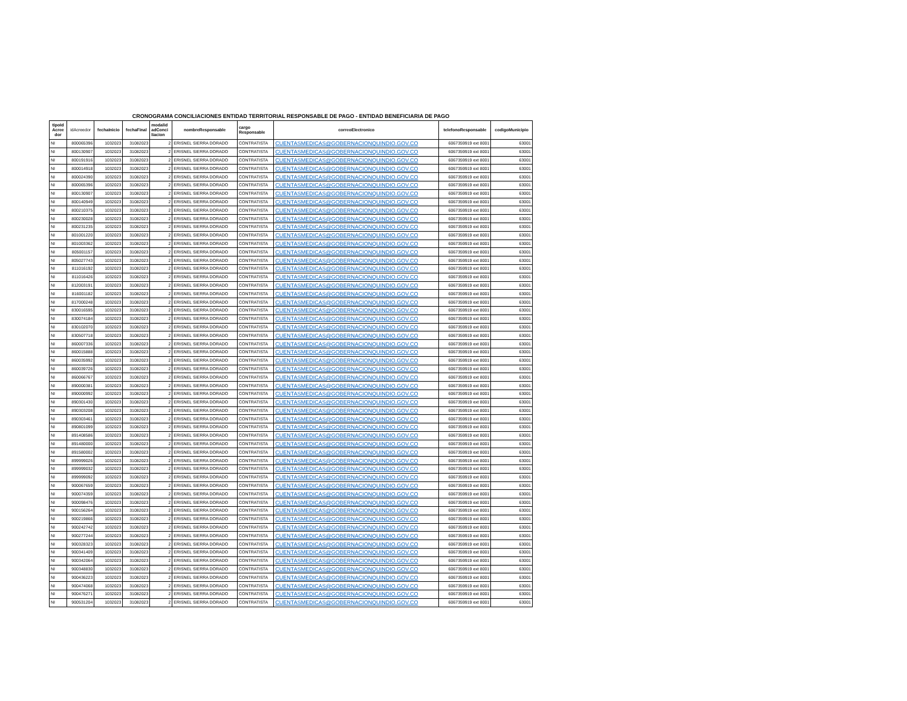CRONOGRAMA CONCILIACIONES ENTIDAD TERRITORIAL RESPONSABLE DE PAGO - ENTIDAD BENEFICIARIA DE PAGO
| tipoId Acree dor | idAcreedor | fechaInicio | fechaFinal | modalid adConci liacion | nombreResponsable | cargo Responsable | correoElectronico | telefonoResponsable | codigoMunicipio |
| --- | --- | --- | --- | --- | --- | --- | --- | --- | --- |
| NI | 800065396 | 1032023 | 31082023 | 2 | ERISNEL SIERRA DORADO | CONTRATISTA | CUENTASMEDICAS@GOBERNACIONQUINDIO.GOV.CO | 6067359919 ext 8001 | 63001 |
| NI | 800130907 | 1032023 | 31082023 | 2 | ERISNEL SIERRA DORADO | CONTRATISTA | CUENTASMEDICAS@GOBERNACIONQUINDIO.GOV.CO | 6067359919 ext 8001 | 63001 |
| NI | 800191916 | 1032023 | 31082023 | 2 | ERISNEL SIERRA DORADO | CONTRATISTA | CUENTASMEDICAS@GOBERNACIONQUINDIO.GOV.CO | 6067359919 ext 8001 | 63001 |
| NI | 800014918 | 1032023 | 31082023 | 2 | ERISNEL SIERRA DORADO | CONTRATISTA | CUENTASMEDICAS@GOBERNACIONQUINDIO.GOV.CO | 6067359919 ext 8001 | 63001 |
| NI | 800024390 | 1032023 | 31082023 | 2 | ERISNEL SIERRA DORADO | CONTRATISTA | CUENTASMEDICAS@GOBERNACIONQUINDIO.GOV.CO | 6067359919 ext 8001 | 63001 |
| NI | 800065396 | 1032023 | 31082023 | 2 | ERISNEL SIERRA DORADO | CONTRATISTA | CUENTASMEDICAS@GOBERNACIONQUINDIO.GOV.CO | 6067359919 ext 8001 | 63001 |
| NI | 800130907 | 1032023 | 31082023 | 2 | ERISNEL SIERRA DORADO | CONTRATISTA | CUENTASMEDICAS@GOBERNACIONQUINDIO.GOV.CO | 6067359919 ext 8001 | 63001 |
| NI | 800140949 | 1032023 | 31082023 | 2 | ERISNEL SIERRA DORADO | CONTRATISTA | CUENTASMEDICAS@GOBERNACIONQUINDIO.GOV.CO | 6067359919 ext 8001 | 63001 |
| NI | 800210375 | 1032023 | 31082023 | 2 | ERISNEL SIERRA DORADO | CONTRATISTA | CUENTASMEDICAS@GOBERNACIONQUINDIO.GOV.CO | 6067359919 ext 8001 | 63001 |
| NI | 800230028 | 1032023 | 31082023 | 2 | ERISNEL SIERRA DORADO | CONTRATISTA | CUENTASMEDICAS@GOBERNACIONQUINDIO.GOV.CO | 6067359919 ext 8001 | 63001 |
| NI | 800231235 | 1032023 | 31082023 | 2 | ERISNEL SIERRA DORADO | CONTRATISTA | CUENTASMEDICAS@GOBERNACIONQUINDIO.GOV.CO | 6067359919 ext 8001 | 63001 |
| NI | 801001220 | 1032023 | 31082023 | 2 | ERISNEL SIERRA DORADO | CONTRATISTA | CUENTASMEDICAS@GOBERNACIONQUINDIO.GOV.CO | 6067359919 ext 8001 | 63001 |
| NI | 801003362 | 1032023 | 31082023 | 2 | ERISNEL SIERRA DORADO | CONTRATISTA | CUENTASMEDICAS@GOBERNACIONQUINDIO.GOV.CO | 6067359919 ext 8001 | 63001 |
| NI | 805001157 | 1032023 | 31082023 | 2 | ERISNEL SIERRA DORADO | CONTRATISTA | CUENTASMEDICAS@GOBERNACIONQUINDIO.GOV.CO | 6067359919 ext 8001 | 63001 |
| NI | 805027743 | 1032023 | 31082023 | 2 | ERISNEL SIERRA DORADO | CONTRATISTA | CUENTASMEDICAS@GOBERNACIONQUINDIO.GOV.CO | 6067359919 ext 8001 | 63001 |
| NI | 811016192 | 1032023 | 31082023 | 2 | ERISNEL SIERRA DORADO | CONTRATISTA | CUENTASMEDICAS@GOBERNACIONQUINDIO.GOV.CO | 6067359919 ext 8001 | 63001 |
| NI | 811016426 | 1032023 | 31082023 | 2 | ERISNEL SIERRA DORADO | CONTRATISTA | CUENTASMEDICAS@GOBERNACIONQUINDIO.GOV.CO | 6067359919 ext 8001 | 63001 |
| NI | 812003191 | 1032023 | 31082023 | 2 | ERISNEL SIERRA DORADO | CONTRATISTA | CUENTASMEDICAS@GOBERNACIONQUINDIO.GOV.CO | 6067359919 ext 8001 | 63001 |
| NI | 816001182 | 1032023 | 31082023 | 2 | ERISNEL SIERRA DORADO | CONTRATISTA | CUENTASMEDICAS@GOBERNACIONQUINDIO.GOV.CO | 6067359919 ext 8001 | 63001 |
| NI | 817000248 | 1032023 | 31082023 | 2 | ERISNEL SIERRA DORADO | CONTRATISTA | CUENTASMEDICAS@GOBERNACIONQUINDIO.GOV.CO | 6067359919 ext 8001 | 63001 |
| NI | 830016595 | 1032023 | 31082023 | 2 | ERISNEL SIERRA DORADO | CONTRATISTA | CUENTASMEDICAS@GOBERNACIONQUINDIO.GOV.CO | 6067359919 ext 8001 | 63001 |
| NI | 830074184 | 1032023 | 31082023 | 2 | ERISNEL SIERRA DORADO | CONTRATISTA | CUENTASMEDICAS@GOBERNACIONQUINDIO.GOV.CO | 6067359919 ext 8001 | 63001 |
| NI | 830102070 | 1032023 | 31082023 | 2 | ERISNEL SIERRA DORADO | CONTRATISTA | CUENTASMEDICAS@GOBERNACIONQUINDIO.GOV.CO | 6067359919 ext 8001 | 63001 |
| NI | 830507718 | 1032023 | 31082023 | 2 | ERISNEL SIERRA DORADO | CONTRATISTA | CUENTASMEDICAS@GOBERNACIONQUINDIO.GOV.CO | 6067359919 ext 8001 | 63001 |
| NI | 860007336 | 1032023 | 31082023 | 2 | ERISNEL SIERRA DORADO | CONTRATISTA | CUENTASMEDICAS@GOBERNACIONQUINDIO.GOV.CO | 6067359919 ext 8001 | 63001 |
| NI | 860015888 | 1032023 | 31082023 | 2 | ERISNEL SIERRA DORADO | CONTRATISTA | CUENTASMEDICAS@GOBERNACIONQUINDIO.GOV.CO | 6067359919 ext 8001 | 63001 |
| NI | 860035992 | 1032023 | 31082023 | 2 | ERISNEL SIERRA DORADO | CONTRATISTA | CUENTASMEDICAS@GOBERNACIONQUINDIO.GOV.CO | 6067359919 ext 8001 | 63001 |
| NI | 860039726 | 1032023 | 31082023 | 2 | ERISNEL SIERRA DORADO | CONTRATISTA | CUENTASMEDICAS@GOBERNACIONQUINDIO.GOV.CO | 6067359919 ext 8001 | 63001 |
| NI | 860066767 | 1032023 | 31082023 | 2 | ERISNEL SIERRA DORADO | CONTRATISTA | CUENTASMEDICAS@GOBERNACIONQUINDIO.GOV.CO | 6067359919 ext 8001 | 63001 |
| NI | 890000381 | 1032023 | 31082023 | 2 | ERISNEL SIERRA DORADO | CONTRATISTA | CUENTASMEDICAS@GOBERNACIONQUINDIO.GOV.CO | 6067359919 ext 8001 | 63001 |
| NI | 890000992 | 1032023 | 31082023 | 2 | ERISNEL SIERRA DORADO | CONTRATISTA | CUENTASMEDICAS@GOBERNACIONQUINDIO.GOV.CO | 6067359919 ext 8001 | 63001 |
| NI | 890301430 | 1032023 | 31082023 | 2 | ERISNEL SIERRA DORADO | CONTRATISTA | CUENTASMEDICAS@GOBERNACIONQUINDIO.GOV.CO | 6067359919 ext 8001 | 63001 |
| NI | 890303208 | 1032023 | 31082023 | 2 | ERISNEL SIERRA DORADO | CONTRATISTA | CUENTASMEDICAS@GOBERNACIONQUINDIO.GOV.CO | 6067359919 ext 8001 | 63001 |
| NI | 890303461 | 1032023 | 31082023 | 2 | ERISNEL SIERRA DORADO | CONTRATISTA | CUENTASMEDICAS@GOBERNACIONQUINDIO.GOV.CO | 6067359919 ext 8001 | 63001 |
| NI | 890801099 | 1032023 | 31082023 | 2 | ERISNEL SIERRA DORADO | CONTRATISTA | CUENTASMEDICAS@GOBERNACIONQUINDIO.GOV.CO | 6067359919 ext 8001 | 63001 |
| NI | 891408586 | 1032023 | 31082023 | 2 | ERISNEL SIERRA DORADO | CONTRATISTA | CUENTASMEDICAS@GOBERNACIONQUINDIO.GOV.CO | 6067359919 ext 8001 | 63001 |
| NI | 891480000 | 1032023 | 31082023 | 2 | ERISNEL SIERRA DORADO | CONTRATISTA | CUENTASMEDICAS@GOBERNACIONQUINDIO.GOV.CO | 6067359919 ext 8001 | 63001 |
| NI | 891580002 | 1032023 | 31082023 | 2 | ERISNEL SIERRA DORADO | CONTRATISTA | CUENTASMEDICAS@GOBERNACIONQUINDIO.GOV.CO | 6067359919 ext 8001 | 63001 |
| NI | 899999026 | 1032023 | 31082023 | 2 | ERISNEL SIERRA DORADO | CONTRATISTA | CUENTASMEDICAS@GOBERNACIONQUINDIO.GOV.CO | 6067359919 ext 8001 | 63001 |
| NI | 899999032 | 1032023 | 31082023 | 2 | ERISNEL SIERRA DORADO | CONTRATISTA | CUENTASMEDICAS@GOBERNACIONQUINDIO.GOV.CO | 6067359919 ext 8001 | 63001 |
| NI | 899999092 | 1032023 | 31082023 | 2 | ERISNEL SIERRA DORADO | CONTRATISTA | CUENTASMEDICAS@GOBERNACIONQUINDIO.GOV.CO | 6067359919 ext 8001 | 63001 |
| NI | 900067659 | 1032023 | 31082023 | 2 | ERISNEL SIERRA DORADO | CONTRATISTA | CUENTASMEDICAS@GOBERNACIONQUINDIO.GOV.CO | 6067359919 ext 8001 | 63001 |
| NI | 900074359 | 1032023 | 31082023 | 2 | ERISNEL SIERRA DORADO | CONTRATISTA | CUENTASMEDICAS@GOBERNACIONQUINDIO.GOV.CO | 6067359919 ext 8001 | 63001 |
| NI | 900098476 | 1032023 | 31082023 | 2 | ERISNEL SIERRA DORADO | CONTRATISTA | CUENTASMEDICAS@GOBERNACIONQUINDIO.GOV.CO | 6067359919 ext 8001 | 63001 |
| NI | 900156264 | 1032023 | 31082023 | 2 | ERISNEL SIERRA DORADO | CONTRATISTA | CUENTASMEDICAS@GOBERNACIONQUINDIO.GOV.CO | 6067359919 ext 8001 | 63001 |
| NI | 900219866 | 1032023 | 31082023 | 2 | ERISNEL SIERRA DORADO | CONTRATISTA | CUENTASMEDICAS@GOBERNACIONQUINDIO.GOV.CO | 6067359919 ext 8001 | 63001 |
| NI | 900242742 | 1032023 | 31082023 | 2 | ERISNEL SIERRA DORADO | CONTRATISTA | CUENTASMEDICAS@GOBERNACIONQUINDIO.GOV.CO | 6067359919 ext 8001 | 63001 |
| NI | 900277244 | 1032023 | 31082023 | 2 | ERISNEL SIERRA DORADO | CONTRATISTA | CUENTASMEDICAS@GOBERNACIONQUINDIO.GOV.CO | 6067359919 ext 8001 | 63001 |
| NI | 900328323 | 1032023 | 31082023 | 2 | ERISNEL SIERRA DORADO | CONTRATISTA | CUENTASMEDICAS@GOBERNACIONQUINDIO.GOV.CO | 6067359919 ext 8001 | 63001 |
| NI | 900341409 | 1032023 | 31082023 | 2 | ERISNEL SIERRA DORADO | CONTRATISTA | CUENTASMEDICAS@GOBERNACIONQUINDIO.GOV.CO | 6067359919 ext 8001 | 63001 |
| NI | 900342064 | 1032023 | 31082023 | 2 | ERISNEL SIERRA DORADO | CONTRATISTA | CUENTASMEDICAS@GOBERNACIONQUINDIO.GOV.CO | 6067359919 ext 8001 | 63001 |
| NI | 900348830 | 1032023 | 31082023 | 2 | ERISNEL SIERRA DORADO | CONTRATISTA | CUENTASMEDICAS@GOBERNACIONQUINDIO.GOV.CO | 6067359919 ext 8001 | 63001 |
| NI | 900436223 | 1032023 | 31082023 | 2 | ERISNEL SIERRA DORADO | CONTRATISTA | CUENTASMEDICAS@GOBERNACIONQUINDIO.GOV.CO | 6067359919 ext 8001 | 63001 |
| NI | 900474068 | 1032023 | 31082023 | 2 | ERISNEL SIERRA DORADO | CONTRATISTA | CUENTASMEDICAS@GOBERNACIONQUINDIO.GOV.CO | 6067359919 ext 8001 | 63001 |
| NI | 900476271 | 1032023 | 31082023 | 2 | ERISNEL SIERRA DORADO | CONTRATISTA | CUENTASMEDICAS@GOBERNACIONQUINDIO.GOV.CO | 6067359919 ext 8001 | 63001 |
| NI | 900531204 | 1032023 | 31082023 | 2 | ERISNEL SIERRA DORADO | CONTRATISTA | CUENTASMEDICAS@GOBERNACIONQUINDIO.GOV.CO | 6067359919 ext 8001 | 63001 |